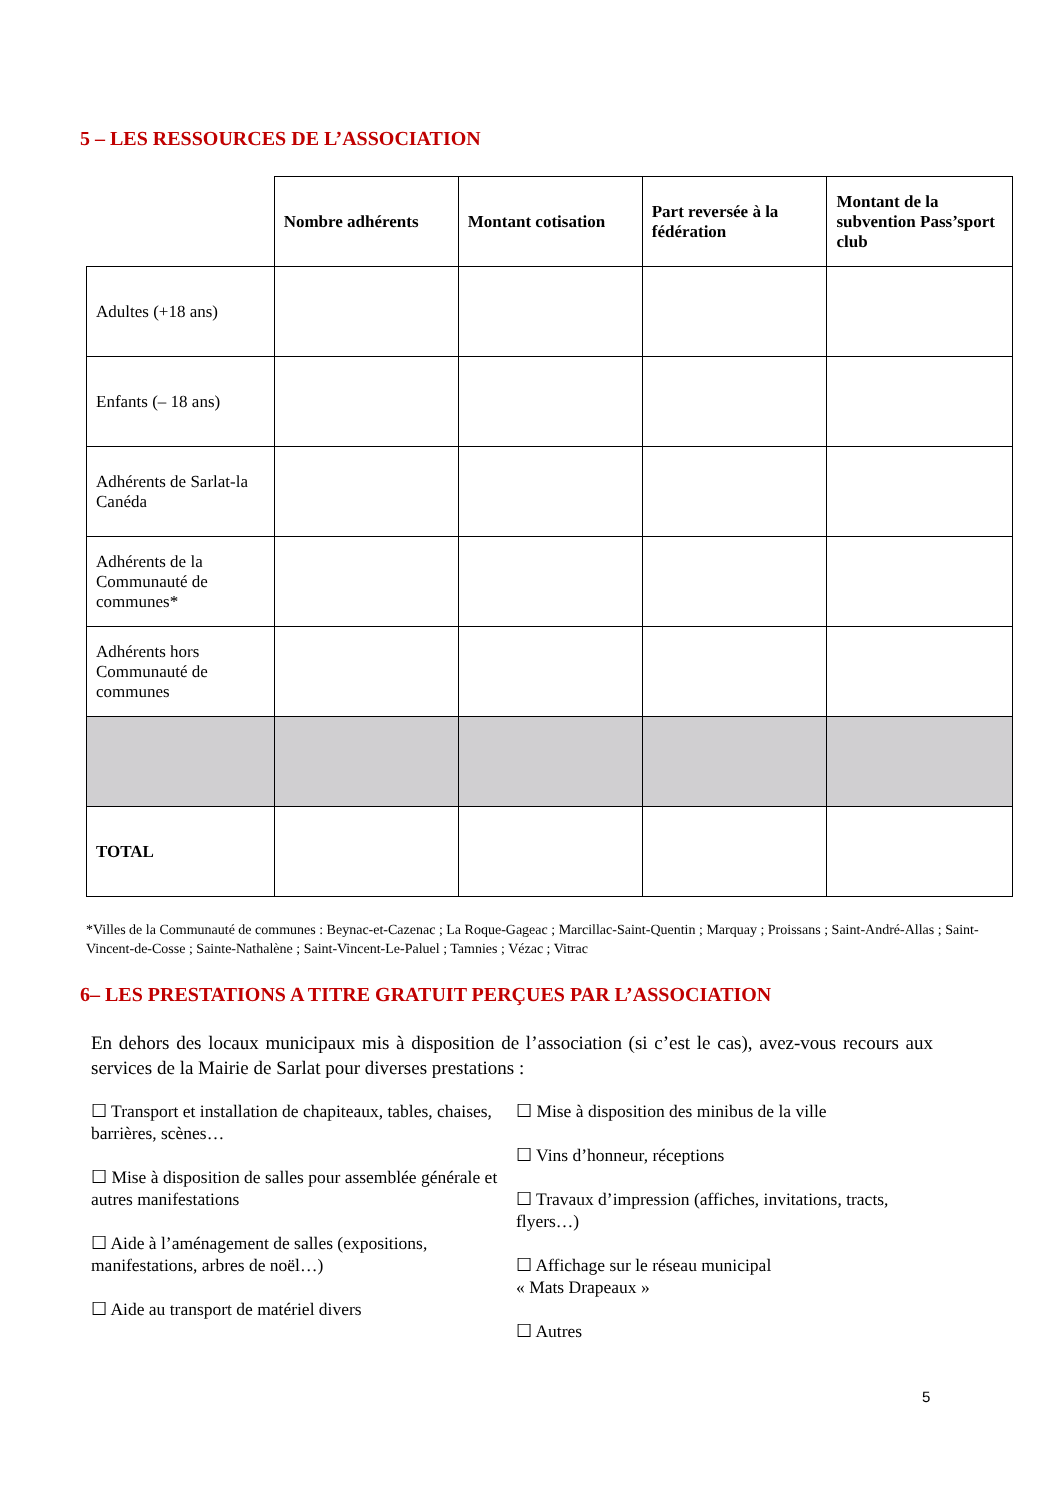5 – LES RESSOURCES DE L’ASSOCIATION
| | Nombre adhérents | Montant cotisation | Part reversée à la fédération | Montant de la subvention Pass’sport club |
| Adultes (+18 ans) | | | | |
| Enfants (– 18 ans) | | | | |
| Adhérents de Sarlat-la Canéda | | | | |
| Adhérents de la Communauté de communes* | | | | |
| Adhérents hors Communauté de communes | | | | |
| TOTAL | | | | |
*Villes de la Communauté de communes : Beynac-et-Cazenac ; La Roque-Gageac ; Marcillac-Saint-Quentin ; Marquay ; Proissans ; Saint-André-Allas ; Saint-Vincent-de-Cosse ; Sainte-Nathalène ; Saint-Vincent-Le-Paluel ; Tamnies ; Vézac ; Vitrac
6– LES PRESTATIONS A TITRE GRATUIT PERÇUES PAR L’ASSOCIATION
En dehors des locaux municipaux mis à disposition de l’association (si c’est le cas), avez-vous recours aux services de la Mairie de Sarlat pour diverses prestations :
☐ Transport et installation de chapiteaux, tables, chaises, barrières, scènes…
☐ Mise à disposition de salles pour assemblée générale et autres manifestations
☐ Aide à l’aménagement de salles (expositions, manifestations, arbres de noël…)
☐ Aide au transport de matériel divers
☐ Mise à disposition des minibus de la ville
☐ Vins d’honneur, réceptions
☐ Travaux d’impression (affiches, invitations, tracts, flyers…)
☐ Affichage sur le réseau municipal
« Mats Drapeaux »
☐ Autres
5